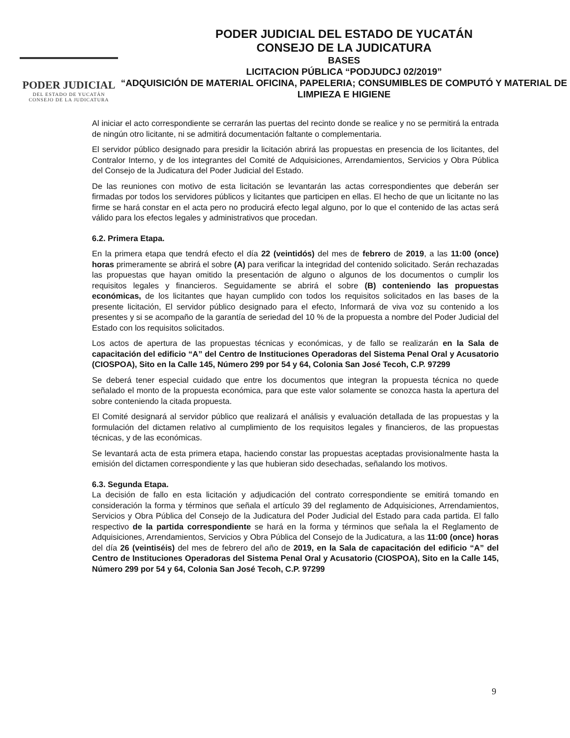PODER JUDICIAL
DEL ESTADO DE YUCATÁN
CONSEJO DE LA JUDICATURA
PODER JUDICIAL DEL ESTADO DE YUCATÁN
CONSEJO DE LA JUDICATURA
BASES
LICITACION PÚBLICA “PODJUDCJ 02/2019”
“ADQUISICIÓN DE MATERIAL OFICINA, PAPELERIA; CONSUMIBLES DE COMPUTÓ Y MATERIAL DE LIMPIEZA E HIGIENE
Al iniciar el acto correspondiente se cerrarán las puertas del recinto donde se realice y no se permitirá la entrada de ningún otro licitante, ni se admitirá documentación faltante o complementaria.
El servidor público designado para presidir la licitación abrirá las propuestas en presencia de los licitantes, del Contralor Interno, y de los integrantes del Comité de Adquisiciones, Arrendamientos, Servicios y Obra Pública del Consejo de la Judicatura del Poder Judicial del Estado.
De las reuniones con motivo de esta licitación se levantarán las actas correspondientes que deberán ser firmadas por todos los servidores públicos y licitantes que participen en ellas. El hecho de que un licitante no las firme se hará constar en el acta pero no producirá efecto legal alguno, por lo que el contenido de las actas será válido para los efectos legales y administrativos que procedan.
6.2. Primera Etapa.
En la primera etapa que tendrá efecto el día 22 (veintidós) del mes de febrero de 2019, a las 11:00 (once) horas primeramente se abrirá el sobre (A) para verificar la integridad del contenido solicitado. Serán rechazadas las propuestas que hayan omitido la presentación de alguno o algunos de los documentos o cumplir los requisitos legales y financieros. Seguidamente se abrirá el sobre (B) conteniendo las propuestas económicas, de los licitantes que hayan cumplido con todos los requisitos solicitados en las bases de la presente licitación, El servidor público designado para el efecto, Informará de viva voz su contenido a los presentes y si se acompaño de la garantía de seriedad del 10 % de la propuesta a nombre del Poder Judicial del Estado con los requisitos solicitados.
Los actos de apertura de las propuestas técnicas y económicas, y de fallo se realizarán en la Sala de capacitación del edificio “A” del Centro de Instituciones Operadoras del Sistema Penal Oral y Acusatorio (CIOSPOA), Sito en la Calle 145, Número 299 por 54 y 64, Colonia San José Tecoh, C.P. 97299
Se deberá tener especial cuidado que entre los documentos que integran la propuesta técnica no quede señalado el monto de la propuesta económica, para que este valor solamente se conozca hasta la apertura del sobre conteniendo la citada propuesta.
El Comité designará al servidor público que realizará el análisis y evaluación detallada de las propuestas y la formulación del dictamen relativo al cumplimiento de los requisitos legales y financieros, de las propuestas técnicas, y de las económicas.
Se levantará acta de esta primera etapa, haciendo constar las propuestas aceptadas provisionalmente hasta la emisión del dictamen correspondiente y las que hubieran sido desechadas, señalando los motivos.
6.3. Segunda Etapa.
La decisión de fallo en esta licitación y adjudicación del contrato correspondiente se emitirá tomando en consideración la forma y términos que señala el artículo 39 del reglamento de Adquisiciones, Arrendamientos, Servicios y Obra Pública del Consejo de la Judicatura del Poder Judicial del Estado para cada partida. El fallo respectivo de la partida correspondiente se hará en la forma y términos que señala la el Reglamento de Adquisiciones, Arrendamientos, Servicios y Obra Pública del Consejo de la Judicatura, a las 11:00 (once) horas del día 26 (veintiséis) del mes de febrero del año de 2019, en la Sala de capacitación del edificio “A” del Centro de Instituciones Operadoras del Sistema Penal Oral y Acusatorio (CIOSPOA), Sito en la Calle 145, Número 299 por 54 y 64, Colonia San José Tecoh, C.P. 97299
9